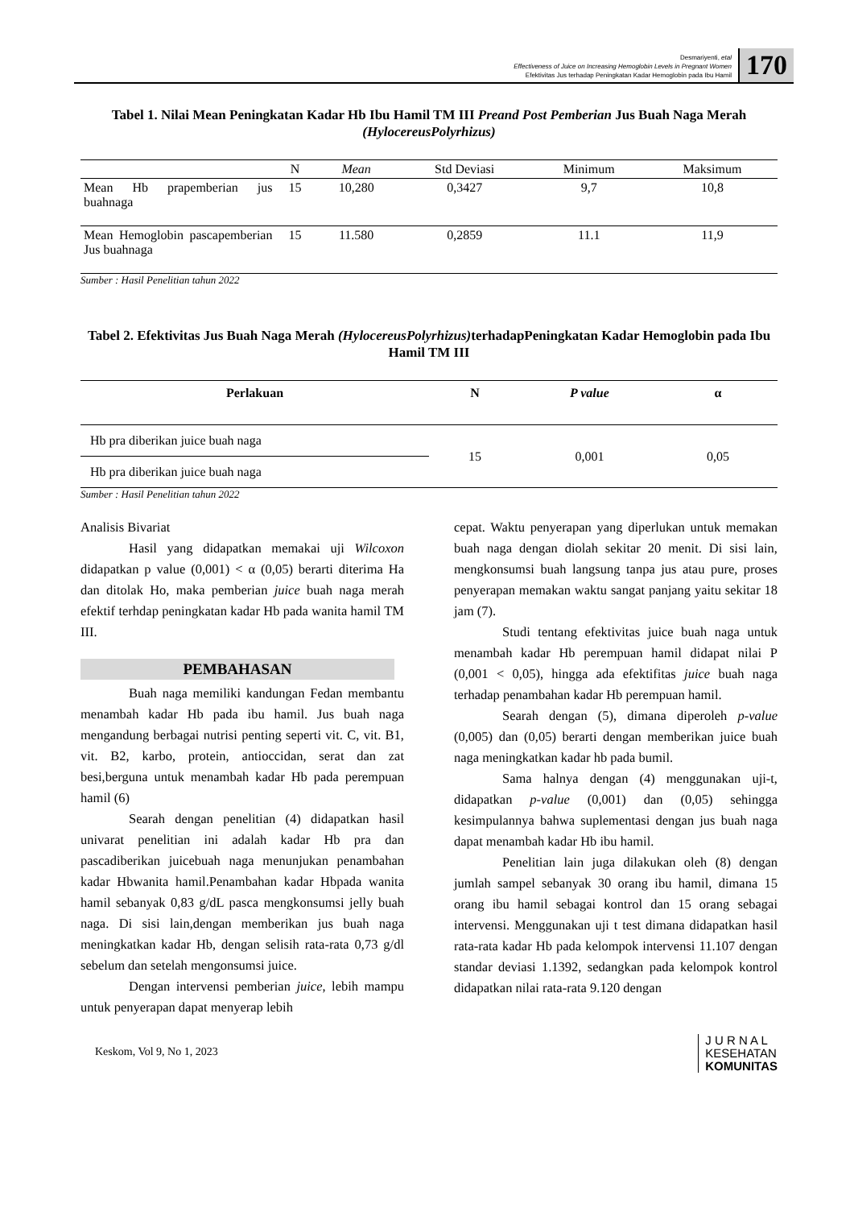Desmariyenti, etal
Effectiveness of Juice on Increasing Hemoglobin Levels in Pregnant Women
Efektivitas Jus terhadap Peningkatan Kadar Hemoglobin pada Ibu Hamil
170
Tabel 1. Nilai Mean Peningkatan Kadar Hb Ibu Hamil TM III Preand Post Pemberian Jus Buah Naga Merah (HylocereusPolyrhizus)
| | N | Mean | Std Deviasi | Minimum | Maksimum |
| --- | --- | --- | --- | --- | --- |
| Mean Hb prapemberian jus buahnaga | 15 | 10,280 | 0,3427 | 9,7 | 10,8 |
| Mean Hemoglobin pascapemberian Jus buahnaga | 15 | 11.580 | 0,2859 | 11.1 | 11,9 |
Sumber : Hasil Penelitian tahun 2022
Tabel 2. Efektivitas Jus Buah Naga Merah (HylocereusPolyrhizus) terhadapPeningkatan Kadar Hemoglobin pada Ibu Hamil TM III
| Perlakuan | N | P value | α |
| --- | --- | --- | --- |
| Hb pra diberikan juice buah naga | 15 | 0,001 | 0,05 |
| Hb pra diberikan juice buah naga | | | |
Sumber : Hasil Penelitian tahun 2022
Analisis Bivariat
Hasil yang didapatkan memakai uji Wilcoxon didapatkan p value (0,001) < α (0,05) berarti diterima Ha dan ditolak Ho, maka pemberian juice buah naga merah efektif terhdap peningkatan kadar Hb pada wanita hamil TM III.
PEMBAHASAN
Buah naga memiliki kandungan Fedan membantu menambah kadar Hb pada ibu hamil. Jus buah naga mengandung berbagai nutrisi penting seperti vit. C, vit. B1, vit. B2, karbo, protein, antioccidan, serat dan zat besi,berguna untuk menambah kadar Hb pada perempuan hamil (6)
Searah dengan penelitian (4) didapatkan hasil univarat penelitian ini adalah kadar Hb pra dan pascadiberikan juicebuah naga menunjukan penambahan kadar Hbwanita hamil.Penambahan kadar Hbpada wanita hamil sebanyak 0,83 g/dL pasca mengkonsumsi jelly buah naga. Di sisi lain,dengan memberikan jus buah naga meningkatkan kadar Hb, dengan selisih rata-rata 0,73 g/dl sebelum dan setelah mengonsumsi juice.
Dengan intervensi pemberian juice, lebih mampu untuk penyerapan dapat menyerap lebih
cepat. Waktu penyerapan yang diperlukan untuk memakan buah naga dengan diolah sekitar 20 menit. Di sisi lain, mengkonsumsi buah langsung tanpa jus atau pure, proses penyerapan memakan waktu sangat panjang yaitu sekitar 18 jam (7).
Studi tentang efektivitas juice buah naga untuk menambah kadar Hb perempuan hamil didapat nilai P (0,001 < 0,05), hingga ada efektifitas juice buah naga terhadap penambahan kadar Hb perempuan hamil.
Searah dengan (5), dimana diperoleh p-value (0,005) dan (0,05) berarti dengan memberikan juice buah naga meningkatkan kadar hb pada bumil.
Sama halnya dengan (4) menggunakan uji-t, didapatkan p-value (0,001) dan (0,05) sehingga kesimpulannya bahwa suplementasi dengan jus buah naga dapat menambah kadar Hb ibu hamil.
Penelitian lain juga dilakukan oleh (8) dengan jumlah sampel sebanyak 30 orang ibu hamil, dimana 15 orang ibu hamil sebagai kontrol dan 15 orang sebagai intervensi. Menggunakan uji t test dimana didapatkan hasil rata-rata kadar Hb pada kelompok intervensi 11.107 dengan standar deviasi 1.1392, sedangkan pada kelompok kontrol didapatkan nilai rata-rata 9.120 dengan
Keskom, Vol 9, No 1, 2023
J U R N A L
KESEHATAN
KOMUNITAS